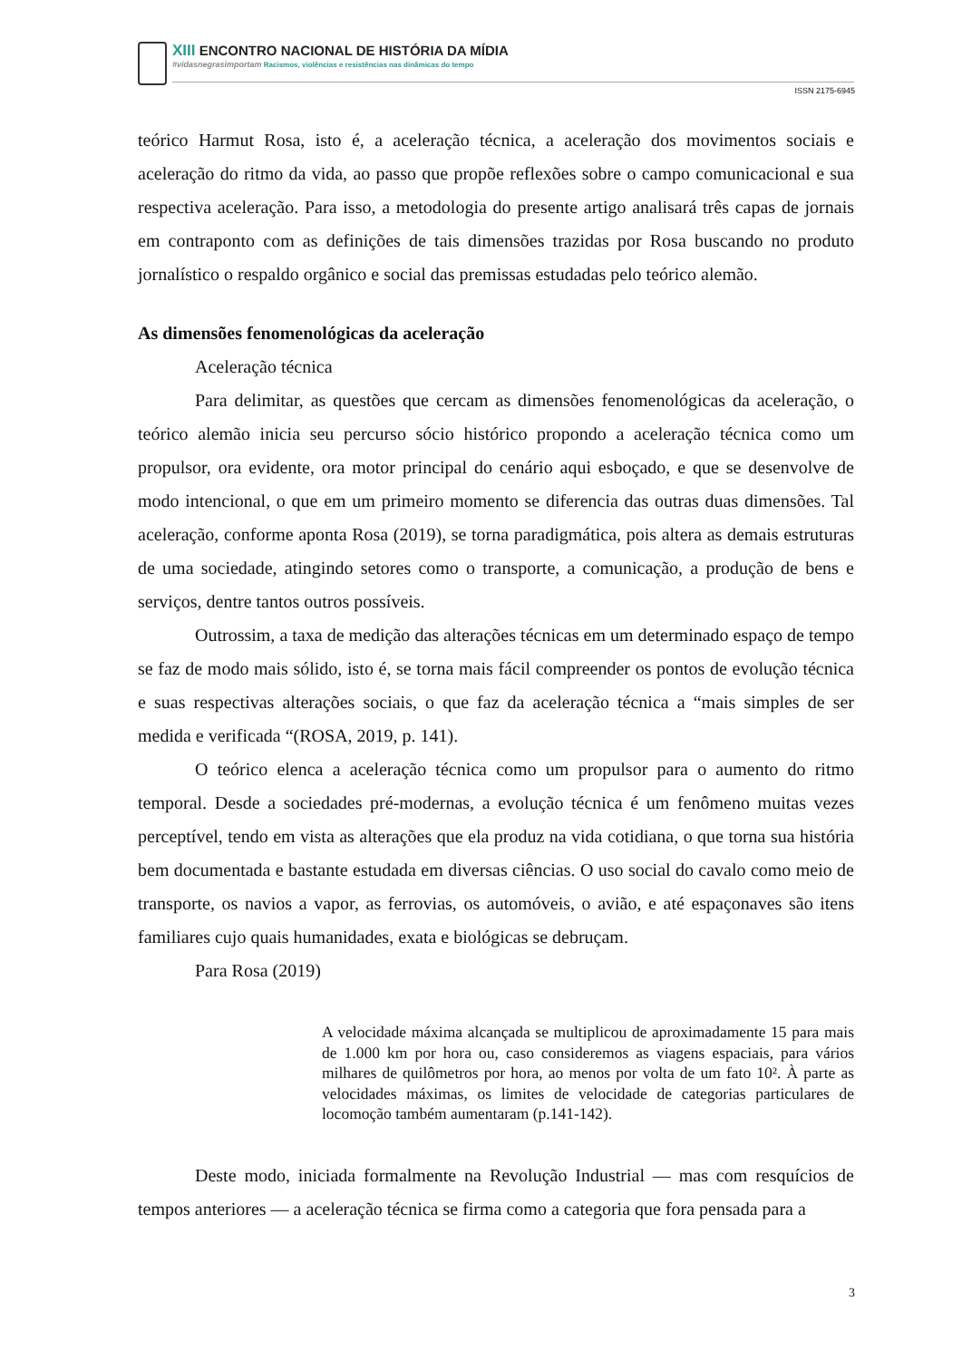XIII ENCONTRO NACIONAL DE HISTÓRIA DA MÍDIA
#vidasnegrasimportam Racismos, violências e resistências nas dinâmicas do tempo
ISSN 2175-6945
teórico Harmut Rosa, isto é, a aceleração técnica, a aceleração dos movimentos sociais e aceleração do ritmo da vida, ao passo que propõe reflexões sobre o campo comunicacional e sua respectiva aceleração. Para isso, a metodologia do presente artigo analisará três capas de jornais em contraponto com as definições de tais dimensões trazidas por Rosa buscando no produto jornalístico o respaldo orgânico e social das premissas estudadas pelo teórico alemão.
As dimensões fenomenológicas da aceleração
Aceleração técnica
Para delimitar, as questões que cercam as dimensões fenomenológicas da aceleração, o teórico alemão inicia seu percurso sócio histórico propondo a aceleração técnica como um propulsor, ora evidente, ora motor principal do cenário aqui esboçado, e que se desenvolve de modo intencional, o que em um primeiro momento se diferencia das outras duas dimensões. Tal aceleração, conforme aponta Rosa (2019), se torna paradigmática, pois altera as demais estruturas de uma sociedade, atingindo setores como o transporte, a comunicação, a produção de bens e serviços, dentre tantos outros possíveis.
Outrossim, a taxa de medição das alterações técnicas em um determinado espaço de tempo se faz de modo mais sólido, isto é, se torna mais fácil compreender os pontos de evolução técnica e suas respectivas alterações sociais, o que faz da aceleração técnica a “mais simples de ser medida e verificada “(ROSA, 2019, p. 141).
O teórico elenca a aceleração técnica como um propulsor para o aumento do ritmo temporal. Desde a sociedades pré-modernas, a evolução técnica é um fenômeno muitas vezes perceptível, tendo em vista as alterações que ela produz na vida cotidiana, o que torna sua história bem documentada e bastante estudada em diversas ciências. O uso social do cavalo como meio de transporte, os navios a vapor, as ferrovias, os automóveis, o avião, e até espaçonaves são itens familiares cujo quais humanidades, exata e biológicas se debruçam.
Para Rosa (2019)
A velocidade máxima alcançada se multiplicou de aproximadamente 15 para mais de 1.000 km por hora ou, caso consideremos as viagens espaciais, para vários milhares de quilômetros por hora, ao menos por volta de um fato 10². À parte as velocidades máximas, os limites de velocidade de categorias particulares de locomoção também aumentaram (p.141-142).
Deste modo, iniciada formalmente na Revolução Industrial — mas com resquícios de tempos anteriores — a aceleração técnica se firma como a categoria que fora pensada para a
3